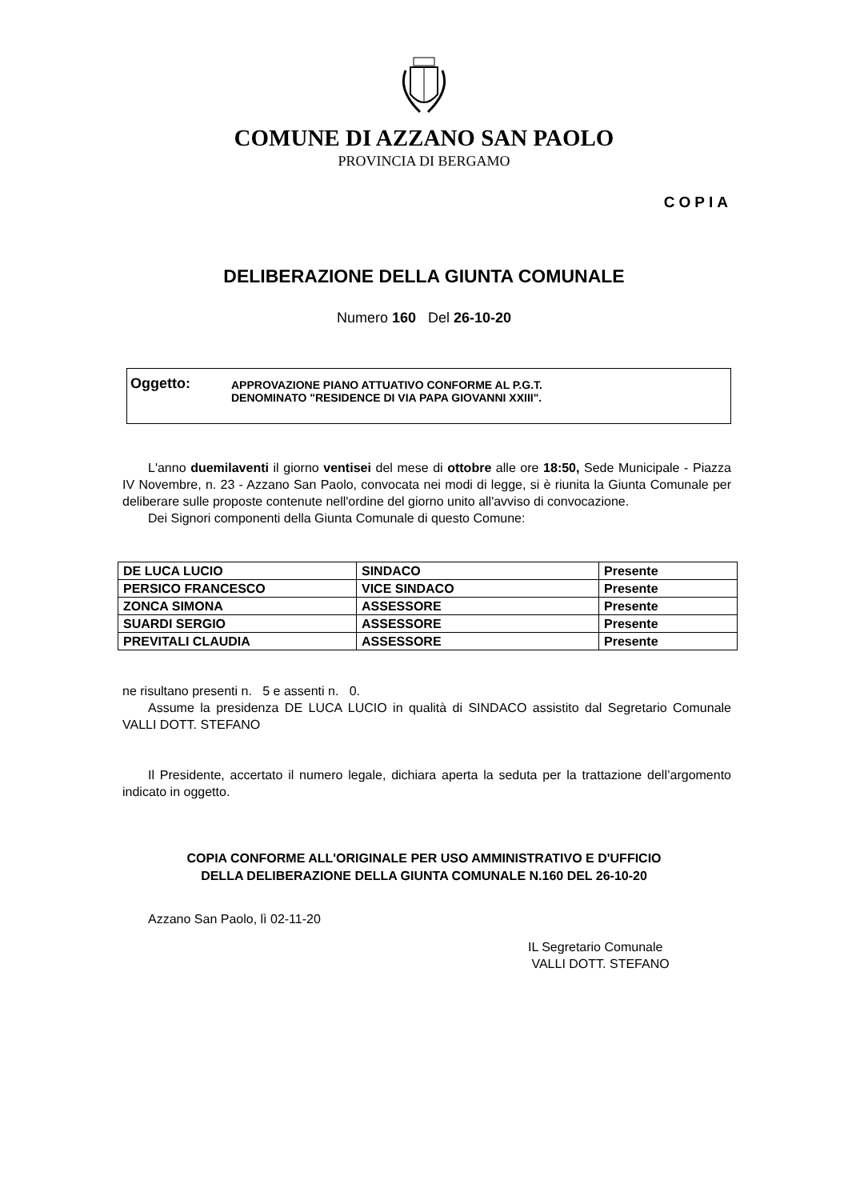COMUNE DI AZZANO SAN PAOLO
PROVINCIA DI BERGAMO
COPIA
DELIBERAZIONE DELLA GIUNTA COMUNALE
Numero 160 Del 26-10-20
Oggetto:
APPROVAZIONE PIANO ATTUATIVO CONFORME AL P.G.T.
DENOMINATO "RESIDENCE DI VIA PAPA GIOVANNI XXIII".
L'anno duemilaventi il giorno ventisei del mese di ottobre alle ore 18:50, Sede Municipale - Piazza IV Novembre, n. 23 - Azzano San Paolo, convocata nei modi di legge, si è riunita la Giunta Comunale per deliberare sulle proposte contenute nell'ordine del giorno unito all'avviso di convocazione.
Dei Signori componenti della Giunta Comunale di questo Comune:
| DE LUCA LUCIO | SINDACO | Presente |
| PERSICO FRANCESCO | VICE SINDACO | Presente |
| ZONCA SIMONA | ASSESSORE | Presente |
| SUARDI SERGIO | ASSESSORE | Presente |
| PREVITALI CLAUDIA | ASSESSORE | Presente |
ne risultano presenti n. 5 e assenti n. 0.
Assume la presidenza DE LUCA LUCIO in qualità di SINDACO assistito dal Segretario Comunale VALLI DOTT. STEFANO
Il Presidente, accertato il numero legale, dichiara aperta la seduta per la trattazione dell’argomento indicato in oggetto.
COPIA CONFORME ALL'ORIGINALE PER USO AMMINISTRATIVO E D'UFFICIO
DELLA DELIBERAZIONE DELLA GIUNTA COMUNALE N.160 DEL 26-10-20
Azzano San Paolo, lì 02-11-20
IL Segretario Comunale
VALLI DOTT. STEFANO